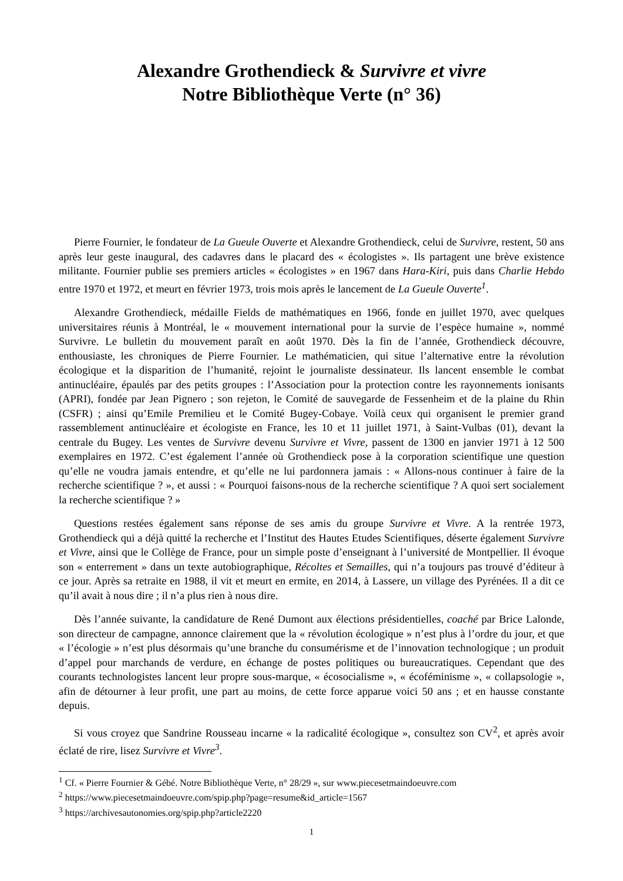Alexandre Grothendieck & Survivre et vivre
Notre Bibliothèque Verte (n° 36)
Pierre Fournier, le fondateur de La Gueule Ouverte et Alexandre Grothendieck, celui de Survivre, restent, 50 ans après leur geste inaugural, des cadavres dans le placard des « écologistes ». Ils partagent une brève existence militante. Fournier publie ses premiers articles « écologistes » en 1967 dans Hara-Kiri, puis dans Charlie Hebdo entre 1970 et 1972, et meurt en février 1973, trois mois après le lancement de La Gueule Ouverte<sup>1</sup>.
Alexandre Grothendieck, médaille Fields de mathématiques en 1966, fonde en juillet 1970, avec quelques universitaires réunis à Montréal, le « mouvement international pour la survie de l’espèce humaine », nommé Survivre. Le bulletin du mouvement paraît en août 1970. Dès la fin de l’année, Grothendieck découvre, enthousiaste, les chroniques de Pierre Fournier. Le mathématicien, qui situe l’alternative entre la révolution écologique et la disparition de l’humanité, rejoint le journaliste dessinateur. Ils lancent ensemble le combat antinucléaire, épaulés par des petits groupes : l’Association pour la protection contre les rayonnements ionisants (APRI), fondée par Jean Pignero ; son rejeton, le Comité de sauvegarde de Fessenheim et de la plaine du Rhin (CSFR) ; ainsi qu’Emile Premilieu et le Comité Bugey-Cobaye. Voilà ceux qui organisent le premier grand rassemblement antinucléaire et écologiste en France, les 10 et 11 juillet 1971, à Saint-Vulbas (01), devant la centrale du Bugey. Les ventes de Survivre devenu Survivre et Vivre, passent de 1300 en janvier 1971 à 12 500 exemplaires en 1972. C’est également l’année où Grothendieck pose à la corporation scientifique une question qu’elle ne voudra jamais entendre, et qu’elle ne lui pardonnera jamais : « Allons-nous continuer à faire de la recherche scientifique ? », et aussi : « Pourquoi faisons-nous de la recherche scientifique ? A quoi sert socialement la recherche scientifique ? »
Questions restées également sans réponse de ses amis du groupe Survivre et Vivre. A la rentrée 1973, Grothendieck qui a déjà quitté la recherche et l’Institut des Hautes Etudes Scientifiques, déserte également Survivre et Vivre, ainsi que le Collège de France, pour un simple poste d’enseignant à l’université de Montpellier. Il évoque son « enterrement » dans un texte autobiographique, Récoltes et Semailles, qui n’a toujours pas trouvé d’éditeur à ce jour. Après sa retraite en 1988, il vit et meurt en ermite, en 2014, à Lassere, un village des Pyrénées. Il a dit ce qu’il avait à nous dire ; il n’a plus rien à nous dire.
Dès l’année suivante, la candidature de René Dumont aux élections présidentielles, coaché par Brice Lalonde, son directeur de campagne, annonce clairement que la « révolution écologique » n’est plus à l’ordre du jour, et que « l’écologie » n’est plus désormais qu’une branche du consumérisme et de l’innovation technologique ; un produit d’appel pour marchands de verdure, en échange de postes politiques ou bureaucratiques. Cependant que des courants technologistes lancent leur propre sous-marque, « écosocialisme », « écoféminisme », « collapsologie », afin de détourner à leur profit, une part au moins, de cette force apparue voici 50 ans ; et en hausse constante depuis.
Si vous croyez que Sandrine Rousseau incarne « la radicalité écologique », consultez son CV<sup>2</sup>, et après avoir éclaté de rire, lisez Survivre et Vivre<sup>3</sup>.
<sup>1</sup> Cf. « Pierre Fournier & Gébé. Notre Bibliothèque Verte, n° 28/29 », sur www.piecesetmaindoeuvre.com
<sup>2</sup> https://www.piecesetmaindoeuvre.com/spip.php?page=resume&id_article=1567
<sup>3</sup> https://archivesautonomies.org/spip.php?article2220
1